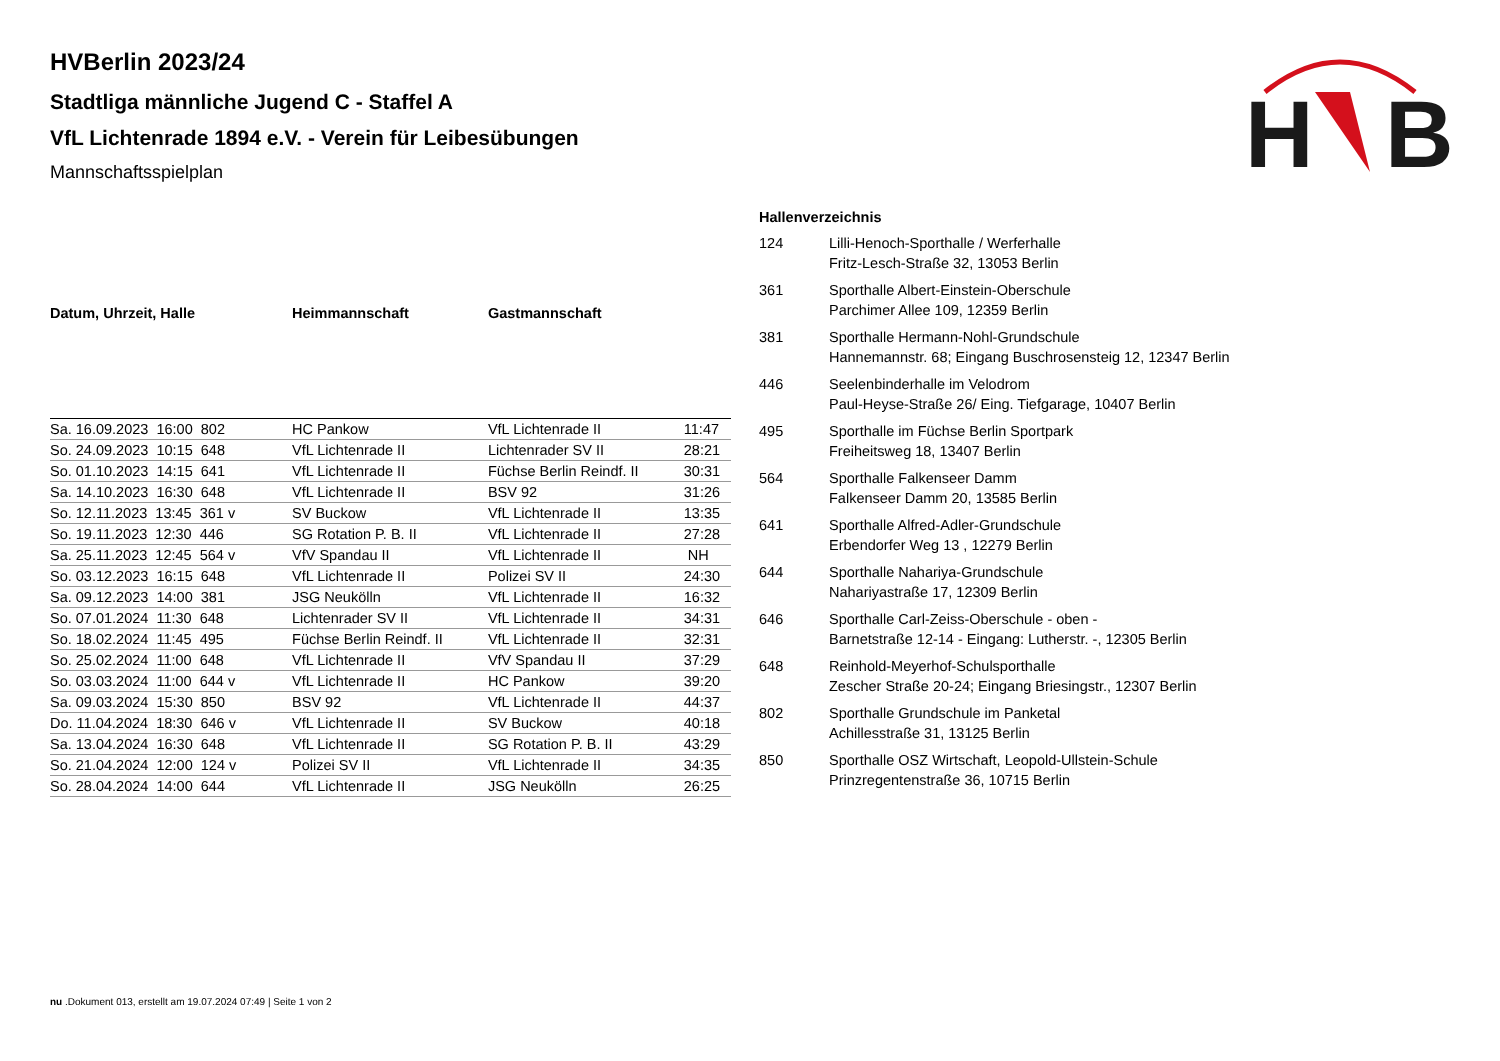H
B
HVBerlin 2023/24
Stadtliga männliche Jugend C - Staffel A
VfL Lichtenrade 1894 e.V. - Verein für Leibesübungen
Mannschaftsspielplan
| Datum, Uhrzeit, Halle | Heimmannschaft | Gastmannschaft | |
| --- | --- | --- | --- |
| Sa. 16.09.2023 16:00 802 | HC Pankow | VfL Lichtenrade II | 11:47 |
| So. 24.09.2023 10:15 648 | VfL Lichtenrade II | Lichtenrader SV II | 28:21 |
| So. 01.10.2023 14:15 641 | VfL Lichtenrade II | Füchse Berlin Reindf. II | 30:31 |
| Sa. 14.10.2023 16:30 648 | VfL Lichtenrade II | BSV 92 | 31:26 |
| So. 12.11.2023 13:45 361 v | SV Buckow | VfL Lichtenrade II | 13:35 |
| So. 19.11.2023 12:30 446 | SG Rotation P. B. II | VfL Lichtenrade II | 27:28 |
| Sa. 25.11.2023 12:45 564 v | VfV Spandau II | VfL Lichtenrade II | NH |
| So. 03.12.2023 16:15 648 | VfL Lichtenrade II | Polizei SV II | 24:30 |
| Sa. 09.12.2023 14:00 381 | JSG Neukölln | VfL Lichtenrade II | 16:32 |
| So. 07.01.2024 11:30 648 | Lichtenrader SV II | VfL Lichtenrade II | 34:31 |
| So. 18.02.2024 11:45 495 | Füchse Berlin Reindf. II | VfL Lichtenrade II | 32:31 |
| So. 25.02.2024 11:00 648 | VfL Lichtenrade II | VfV Spandau II | 37:29 |
| So. 03.03.2024 11:00 644 v | VfL Lichtenrade II | HC Pankow | 39:20 |
| Sa. 09.03.2024 15:30 850 | BSV 92 | VfL Lichtenrade II | 44:37 |
| Do. 11.04.2024 18:30 646 v | VfL Lichtenrade II | SV Buckow | 40:18 |
| Sa. 13.04.2024 16:30 648 | VfL Lichtenrade II | SG Rotation P. B. II | 43:29 |
| So. 21.04.2024 12:00 124 v | Polizei SV II | VfL Lichtenrade II | 34:35 |
| So. 28.04.2024 14:00 644 | VfL Lichtenrade II | JSG Neukölln | 26:25 |
| Hallenverzeichnis | |
| --- | --- |
| 124 | Lilli-Henoch-Sporthalle / Werferhalle Fritz-Lesch-Straße 32, 13053 Berlin |
| 361 | Sporthalle Albert-Einstein-Oberschule Parchimer Allee 109, 12359 Berlin |
| 381 | Sporthalle Hermann-Nohl-Grundschule Hannemannstr. 68; Eingang Buschrosensteig 12, 12347 Berlin |
| 446 | Seelenbinderhalle im Velodrom Paul-Heyse-Straße 26/ Eing. Tiefgarage, 10407 Berlin |
| 495 | Sporthalle im Füchse Berlin Sportpark Freiheitsweg 18, 13407 Berlin |
| 564 | Sporthalle Falkenseer Damm Falkenseer Damm 20, 13585 Berlin |
| 641 | Sporthalle Alfred-Adler-Grundschule Erbendorfer Weg 13 , 12279 Berlin |
| 644 | Sporthalle Nahariya-Grundschule Nahariyastraße 17, 12309 Berlin |
| 646 | Sporthalle Carl-Zeiss-Oberschule - oben - Barnetstraße 12-14 - Eingang: Lutherstr. -, 12305 Berlin |
| 648 | Reinhold-Meyerhof-Schulsporthalle Zescher Straße 20-24; Eingang Briesingstr., 12307 Berlin |
| 802 | Sporthalle Grundschule im Panketal Achillesstraße 31, 13125 Berlin |
| 850 | Sporthalle OSZ Wirtschaft, Leopold-Ullstein-Schule Prinzregentenstraße 36, 10715 Berlin |
nu .Dokument 013, erstellt am 19.07.2024 07:49 | Seite 1 von 2